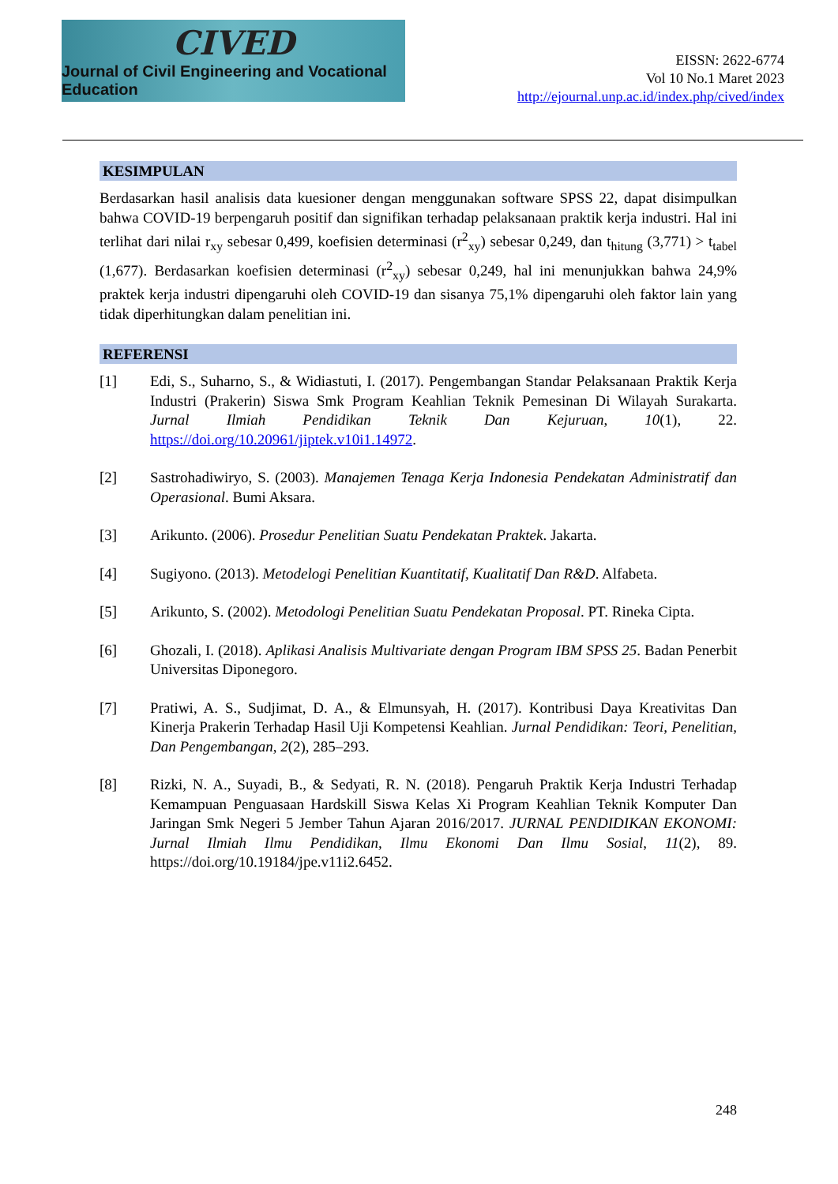CIVED
Journal of Civil Engineering and Vocational Education
EISSN: 2622-6774
Vol 10 No.1 Maret 2023
http://ejournal.unp.ac.id/index.php/cived/index
KESIMPULAN
Berdasarkan hasil analisis data kuesioner dengan menggunakan software SPSS 22, dapat disimpulkan bahwa COVID-19 berpengaruh positif dan signifikan terhadap pelaksanaan praktik kerja industri. Hal ini terlihat dari nilai r<sub>xy</sub> sebesar 0,499, koefisien determinasi (r<sup>2</sup><sub>xy</sub>) sebesar 0,249, dan t<sub>hitung</sub> (3,771) > t<sub>tabel</sub> (1,677). Berdasarkan koefisien determinasi (r<sup>2</sup><sub>xy</sub>) sebesar 0,249, hal ini menunjukkan bahwa 24,9% praktek kerja industri dipengaruhi oleh COVID-19 dan sisanya 75,1% dipengaruhi oleh faktor lain yang tidak diperhitungkan dalam penelitian ini.
REFERENSI
[1] Edi, S., Suharno, S., & Widiastuti, I. (2017). Pengembangan Standar Pelaksanaan Praktik Kerja Industri (Prakerin) Siswa Smk Program Keahlian Teknik Pemesinan Di Wilayah Surakarta. Jurnal Ilmiah Pendidikan Teknik Dan Kejuruan, 10(1), 22. https://doi.org/10.20961/jiptek.v10i1.14972.
[2] Sastrohadiwiryo, S. (2003). Manajemen Tenaga Kerja Indonesia Pendekatan Administratif dan Operasional. Bumi Aksara.
[3] Arikunto. (2006). Prosedur Penelitian Suatu Pendekatan Praktek. Jakarta.
[4] Sugiyono. (2013). Metodelogi Penelitian Kuantitatif, Kualitatif Dan R&D. Alfabeta.
[5] Arikunto, S. (2002). Metodologi Penelitian Suatu Pendekatan Proposal. PT. Rineka Cipta.
[6] Ghozali, I. (2018). Aplikasi Analisis Multivariate dengan Program IBM SPSS 25. Badan Penerbit Universitas Diponegoro.
[7] Pratiwi, A. S., Sudjimat, D. A., & Elmunsyah, H. (2017). Kontribusi Daya Kreativitas Dan Kinerja Prakerin Terhadap Hasil Uji Kompetensi Keahlian. Jurnal Pendidikan: Teori, Penelitian, Dan Pengembangan, 2(2), 285–293.
[8] Rizki, N. A., Suyadi, B., & Sedyati, R. N. (2018). Pengaruh Praktik Kerja Industri Terhadap Kemampuan Penguasaan Hardskill Siswa Kelas Xi Program Keahlian Teknik Komputer Dan Jaringan Smk Negeri 5 Jember Tahun Ajaran 2016/2017. JURNAL PENDIDIKAN EKONOMI: Jurnal Ilmiah Ilmu Pendidikan, Ilmu Ekonomi Dan Ilmu Sosial, 11(2), 89. https://doi.org/10.19184/jpe.v11i2.6452.
248